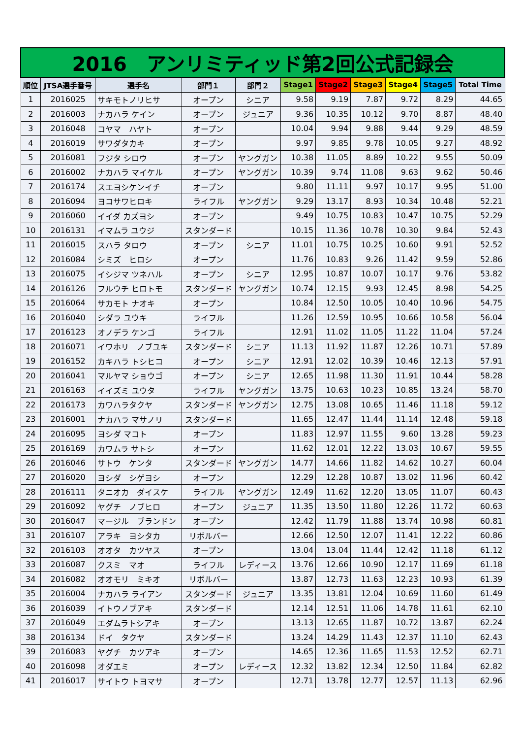| 2016 アンリミティッド第2回公式記録会 | | | | | | | | | | |
| 順位 | JTSA選手番号 | 選手名 | 部門１ | 部門２ | Stage1 | Stage2 | Stage3 | Stage4 | Stage5 | Total Time |
| 1 | 2016025 | サキモトノリヒサ | オープン | シニア | 9.58 | 9.19 | 7.87 | 9.72 | 8.29 | 44.65 |
| 2 | 2016003 | ナカハラ ケイン | オープン | ジュニア | 9.36 | 10.35 | 10.12 | 9.70 | 8.87 | 48.40 |
| 3 | 2016048 | コヤマ ハヤト | オープン | | 10.04 | 9.94 | 9.88 | 9.44 | 9.29 | 48.59 |
| 4 | 2016019 | サワダタカキ | オープン | | 9.97 | 9.85 | 9.78 | 10.05 | 9.27 | 48.92 |
| 5 | 2016081 | フジタ シロウ | オープン | ヤングガン | 10.38 | 11.05 | 8.89 | 10.22 | 9.55 | 50.09 |
| 6 | 2016002 | ナカハラ マイケル | オープン | ヤングガン | 10.39 | 9.74 | 11.08 | 9.63 | 9.62 | 50.46 |
| 7 | 2016174 | スエヨシケンイチ | オープン | | 9.80 | 11.11 | 9.97 | 10.17 | 9.95 | 51.00 |
| 8 | 2016094 | ヨコサワヒロキ | ライフル | ヤングガン | 9.29 | 13.17 | 8.93 | 10.34 | 10.48 | 52.21 |
| 9 | 2016060 | イイダ カズヨシ | オープン | | 9.49 | 10.75 | 10.83 | 10.47 | 10.75 | 52.29 |
| 10 | 2016131 | イマムラ ユウジ | スタンダード | | 10.15 | 11.36 | 10.78 | 10.30 | 9.84 | 52.43 |
| 11 | 2016015 | スハラ タロウ | オープン | シニア | 11.01 | 10.75 | 10.25 | 10.60 | 9.91 | 52.52 |
| 12 | 2016084 | シミズ ヒロシ | オープン | | 11.76 | 10.83 | 9.26 | 11.42 | 9.59 | 52.86 |
| 13 | 2016075 | イシジマ ツネハル | オープン | シニア | 12.95 | 10.87 | 10.07 | 10.17 | 9.76 | 53.82 |
| 14 | 2016126 | フルウチ ヒロトモ | スタンダード | ヤングガン | 10.74 | 12.15 | 9.93 | 12.45 | 8.98 | 54.25 |
| 15 | 2016064 | サカモト ナオキ | オープン | | 10.84 | 12.50 | 10.05 | 10.40 | 10.96 | 54.75 |
| 16 | 2016040 | シダラ ユウキ | ライフル | | 11.26 | 12.59 | 10.95 | 10.66 | 10.58 | 56.04 |
| 17 | 2016123 | オノデラ ケンゴ | ライフル | | 12.91 | 11.02 | 11.05 | 11.22 | 11.04 | 57.24 |
| 18 | 2016071 | イワホリ ノブユキ | スタンダード | シニア | 11.13 | 11.92 | 11.87 | 12.26 | 10.71 | 57.89 |
| 19 | 2016152 | カキハラ トシヒコ | オープン | シニア | 12.91 | 12.02 | 10.39 | 10.46 | 12.13 | 57.91 |
| 20 | 2016041 | マルヤマ ショウゴ | オープン | シニア | 12.65 | 11.98 | 11.30 | 11.91 | 10.44 | 58.28 |
| 21 | 2016163 | イイズミ ユウタ | ライフル | ヤングガン | 13.75 | 10.63 | 10.23 | 10.85 | 13.24 | 58.70 |
| 22 | 2016173 | カワハラタクヤ | スタンダード | ヤングガン | 12.75 | 13.08 | 10.65 | 11.46 | 11.18 | 59.12 |
| 23 | 2016001 | ナカハラ マサノリ | スタンダード | | 11.65 | 12.47 | 11.44 | 11.14 | 12.48 | 59.18 |
| 24 | 2016095 | ヨシダ マコト | オープン | | 11.83 | 12.97 | 11.55 | 9.60 | 13.28 | 59.23 |
| 25 | 2016169 | カワムラ サトシ | オープン | | 11.62 | 12.01 | 12.22 | 13.03 | 10.67 | 59.55 |
| 26 | 2016046 | サトウ ケンタ | スタンダード | ヤングガン | 14.77 | 14.66 | 11.82 | 14.62 | 10.27 | 60.04 |
| 27 | 2016020 | ヨシダ シゲヨシ | オープン | | 12.29 | 12.28 | 10.87 | 13.02 | 11.96 | 60.42 |
| 28 | 2016111 | タニオカ ダイスケ | ライフル | ヤングガン | 12.49 | 11.62 | 12.20 | 13.05 | 11.07 | 60.43 |
| 29 | 2016092 | ヤグチ ノブヒロ | オープン | ジュニア | 11.35 | 13.50 | 11.80 | 12.26 | 11.72 | 60.63 |
| 30 | 2016047 | マージル ブランドン | オープン | | 12.42 | 11.79 | 11.88 | 13.74 | 10.98 | 60.81 |
| 31 | 2016107 | アラキ ヨシタカ | リボルバー | | 12.66 | 12.50 | 12.07 | 11.41 | 12.22 | 60.86 |
| 32 | 2016103 | オオタ カツヤス | オープン | | 13.04 | 13.04 | 11.44 | 12.42 | 11.18 | 61.12 |
| 33 | 2016087 | クスミ マオ | ライフル | レディース | 13.76 | 12.66 | 10.90 | 12.17 | 11.69 | 61.18 |
| 34 | 2016082 | オオモリ ミキオ | リボルバー | | 13.87 | 12.73 | 11.63 | 12.23 | 10.93 | 61.39 |
| 35 | 2016004 | ナカハラ ライアン | スタンダード | ジュニア | 13.35 | 13.81 | 12.04 | 10.69 | 11.60 | 61.49 |
| 36 | 2016039 | イトウノブアキ | スタンダード | | 12.14 | 12.51 | 11.06 | 14.78 | 11.61 | 62.10 |
| 37 | 2016049 | エダムラトシアキ | オープン | | 13.13 | 12.65 | 11.87 | 10.72 | 13.87 | 62.24 |
| 38 | 2016134 | ドイ タクヤ | スタンダード | | 13.24 | 14.29 | 11.43 | 12.37 | 11.10 | 62.43 |
| 39 | 2016083 | ヤグチ カツアキ | オープン | | 14.65 | 12.36 | 11.65 | 11.53 | 12.52 | 62.71 |
| 40 | 2016098 | オダエミ | オープン | レディース | 12.32 | 13.82 | 12.34 | 12.50 | 11.84 | 62.82 |
| 41 | 2016017 | サイトウ トヨマサ | オープン | | 12.71 | 13.78 | 12.77 | 12.57 | 11.13 | 62.96 |